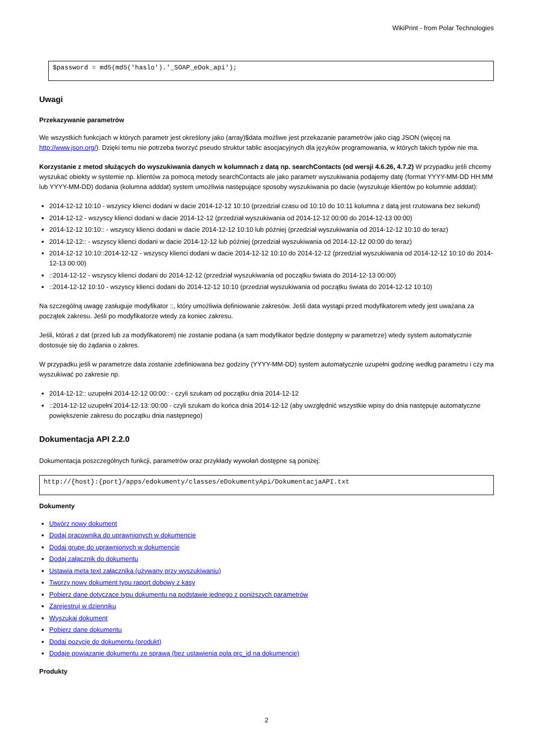WikiPrint - from Polar Technologies
$password = md5(md5('haslo').'_SOAP_eDok_api');
Uwagi
Przekazywanie parametrów
We wszystkich funkcjach w których parametr jest określony jako (array)$data możliwe jest przekazanie parametrów jako ciąg JSON (więcej na http://www.json.org/). Dzięki temu nie potrzeba tworzyć pseudo struktur tablic asocjacyjnych dla języków programowania, w których takich typów nie ma.
Korzystanie z metod służących do wyszukiwania danych w kolumnach z datą np. searchContacts (od wersji 4.6.26, 4.7.2) W przypadku jeśli chcemy wyszukać obiekty w systemie np. klientów za pomocą metody searchContacts ale jako parametr wyszukiwania podajemy datę (format YYYY-MM-DD HH:MM lub YYYY-MM-DD) dodania (kolumna adddat) system umożliwia następujące sposoby wyszukiwania po dacie (wyszukuje klientów po kolumnie adddat):
2014-12-12 10:10 - wszyscy klienci dodani w dacie 2014-12-12 10:10 (przedział czasu od 10:10 do 10:11 kolumna z datą jest rzutowana bez sekund)
2014-12-12 - wszyscy klienci dodani w dacie 2014-12-12 (przedział wyszukiwania od 2014-12-12 00:00 do 2014-12-13 00:00)
2014-12-12 10:10:: - wszyscy klienci dodani w dacie 2014-12-12 10:10 lub później (przedział wyszukiwania od 2014-12-12 10:10 do teraz)
2014-12-12:: - wszyscy klienci dodani w dacie 2014-12-12 lub później (przedział wyszukiwania od 2014-12-12 00:00 do teraz)
2014-12-12 10:10::2014-12-12 - wszyscy klienci dodani w dacie 2014-12-12 10:10 do 2014-12-12 (przedział wyszukiwania od 2014-12-12 10:10 do 2014-12-13 00:00)
::2014-12-12 - wszyscy klienci dodani do 2014-12-12 (przedział wyszukiwania od początku świata do 2014-12-13 00:00)
::2014-12-12 10:10 - wszyscy klienci dodani do 2014-12-12 10:10 (przedział wyszukiwania od początku świata do 2014-12-12 10:10)
Na szczególną uwagę zasługuje modyfikator ::, który umożliwia definiowanie zakresów. Jeśli data wystąpi przed modyfikatorem wtedy jest uważana za początek zakresu. Jeśli po modyfikatorze wtedy za koniec zakresu.
Jeśli, któraś z dat (przed lub za modyfikatorem) nie zostanie podana (a sam modyfikator będzie dostępny w parametrze) wtedy system automatycznie dostosuje się do żądania o zakres.
W przypadku jeśli w parametrze data zostanie zdefiniowana bez godziny (YYYY-MM-DD) system automatycznie uzupełni godzinę według parametru i czy ma wyszukiwać po zakresie np.
2014-12-12:: uzupełni 2014-12-12 00:00:: - czyli szukam od początku dnia 2014-12-12
::2014-12-12 uzupełni 2014-12-13::00:00 - czyli szukam do końca dnia 2014-12-12 (aby uwzględnić wszystkie wpisy do dnia następuje automatyczne powiększenie zakresu do początku dnia następnego)
Dokumentacja API 2.2.0
Dokumentacja poszczególnych funkcji, parametrów oraz przykłady wywołań dostępne są poniżej:
http://{host}:{port}/apps/edokumenty/classes/eDokumentyApi/DokumentacjaAPI.txt
Dokumenty
Utwórz nowy dokument
Dodaj pracownika do uprawnionych w dokumencie
Dodaj grupę do uprawnionych w dokumencie
Dodaj załącznik do dokumentu
Ustawia meta text załącznika (używany przy wyszukiwaniu)
Tworzy nowy dokument typu raport dobowy z kasy
Pobierz dane dotyczące typu dokumentu na podstawie jednego z poniższych parametrów
Zarejestruj w dzienniku
Wyszukaj dokument
Pobierz dane dokumentu
Dodaj pozycję do dokumentu (produkt)
Dodaje powiązanie dokumentu ze sprawą (bez ustawienia pola prc_id na dokumencie)
Produkty
2